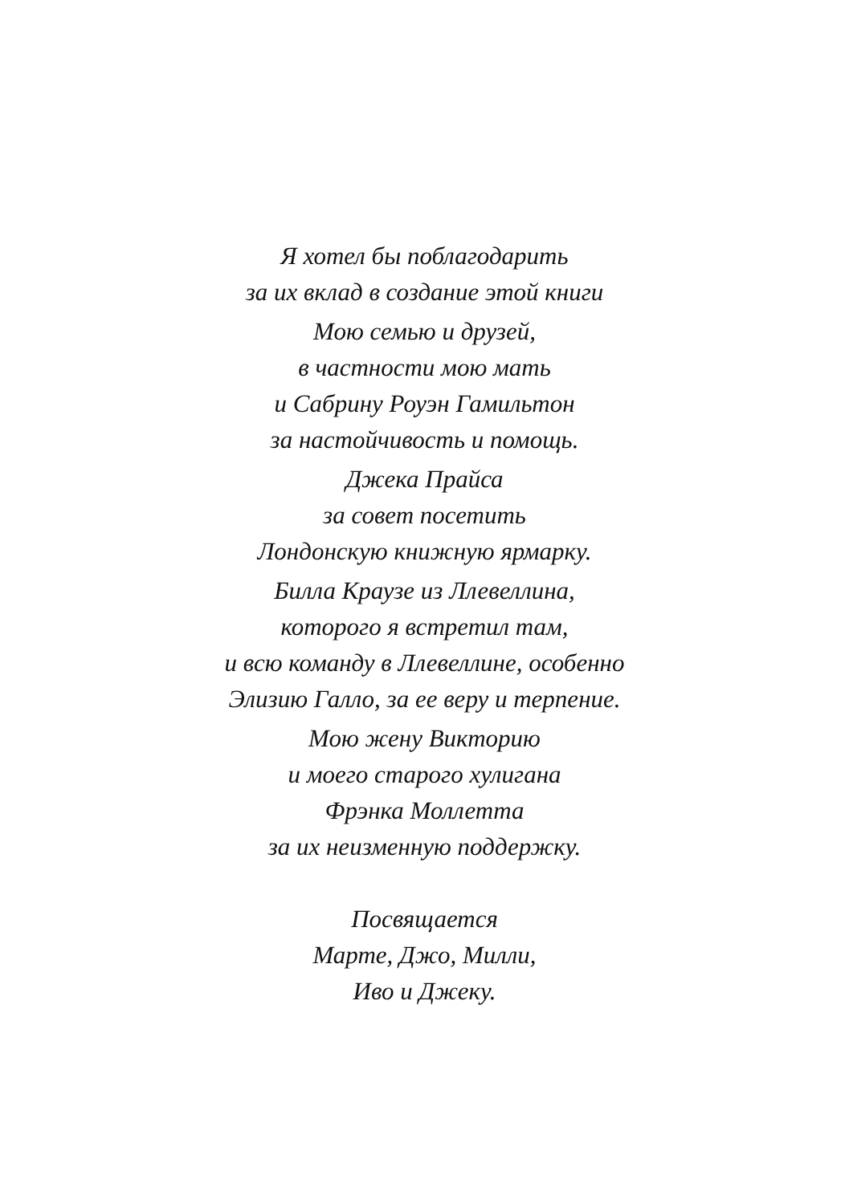Я хотел бы поблагодарить
за их вклад в создание этой книги
Мою семью и друзей,
в частности мою мать
и Сабрину Роуэн Гамильтон
за настойчивость и помощь.
Джека Прайса
за совет посетить
Лондонскую книжную ярмарку.
Билла Краузе из Ллевеллина,
которого я встретил там,
и всю команду в Ллевеллине, особенно
Элизию Галло, за ее веру и терпение.
Мою жену Викторию
и моего старого хулигана
Фрэнка Моллетта
за их неизменную поддержку.
Посвящается
Марте, Джо, Милли,
Иво и Джеку.